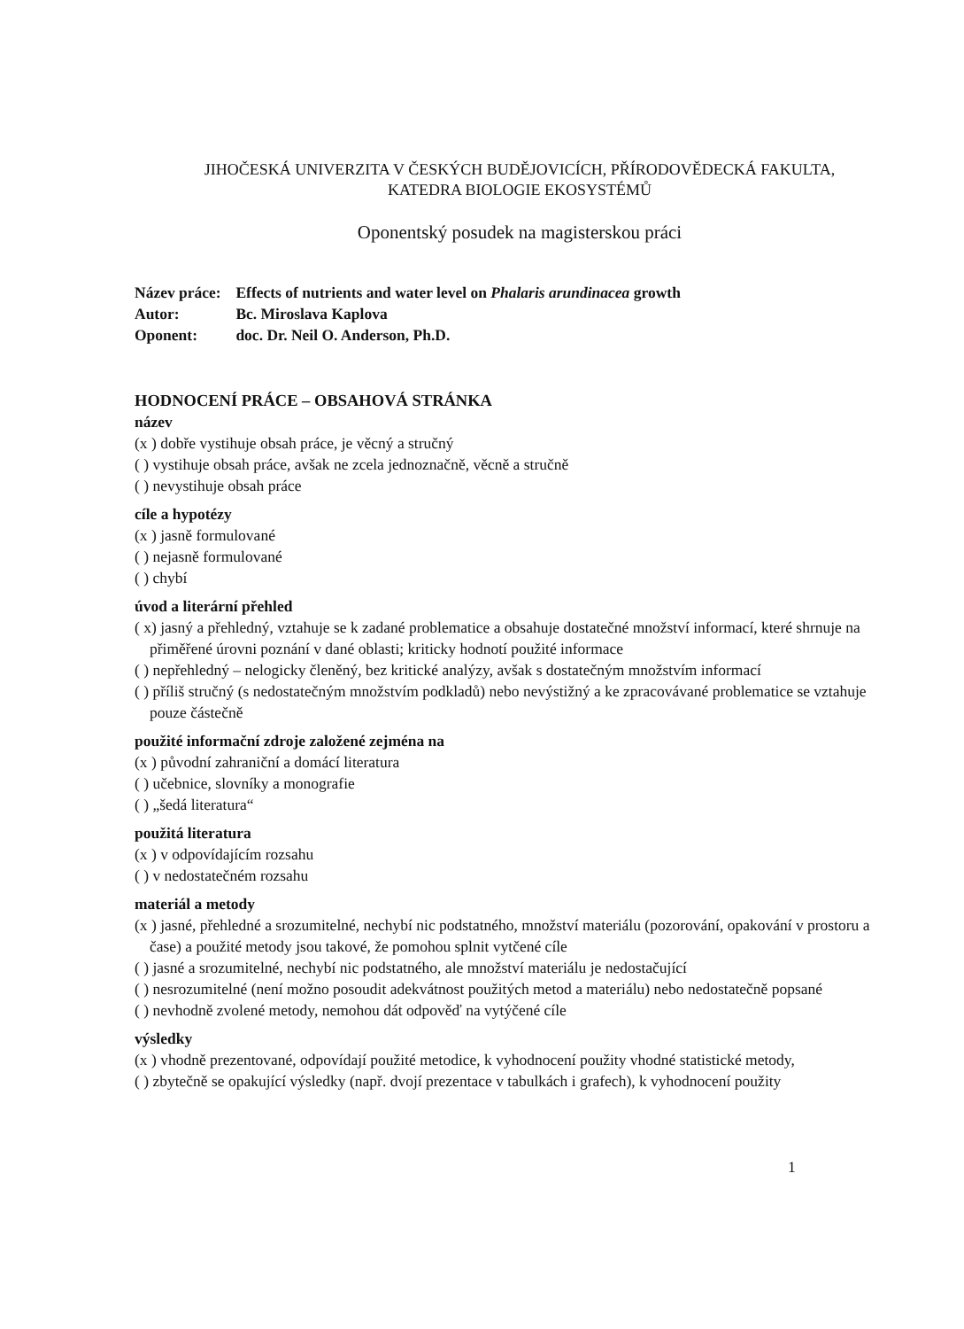JIHOČESKÁ UNIVERZITA V ČESKÝCH BUDĚJOVICÍCH, PŘÍRODOVĚDECKÁ FAKULTA,
KATEDRA BIOLOGIE EKOSYSTÉMŮ
Oponentský posudek na magisterskou práci
Název práce: Effects of nutrients and water level on Phalaris arundinacea growth
Autor: Bc. Miroslava Kaplova
Oponent: doc. Dr. Neil O. Anderson, Ph.D.
HODNOCENÍ PRÁCE – OBSAHOVÁ STRÁNKA
název
(x ) dobře vystihuje obsah práce, je věcný a stručný
( ) vystihuje obsah práce, avšak ne zcela jednoznačně, věcně a stručně
( ) nevystihuje obsah práce
cíle a hypotézy
(x ) jasně formulované
( ) nejasně formulované
( ) chybí
úvod a literární přehled
( x) jasný a přehledný, vztahuje se k zadané problematice a obsahuje dostatečné množství informací, které shrnuje na přiměřené úrovni poznání v dané oblasti; kriticky hodnotí použité informace
( ) nepřehledný – nelogicky členěný, bez kritické analýzy, avšak s dostatečným množstvím informací
( ) příliš stručný (s nedostatečným množstvím podkladů) nebo nevýstižný a ke zpracovávané problematice se vztahuje pouze částečně
použité informační zdroje založené zejména na
(x ) původní zahraniční a domácí literatura
( ) učebnice, slovníky a monografie
( ) „šedá literatura“
použitá literatura
(x ) v odpovídajícím rozsahu
( ) v nedostatečném rozsahu
materiál a metody
(x ) jasné, přehledné a srozumitelné, nechybí nic podstatného, množství materiálu (pozorování, opakování v prostoru a čase) a použité metody jsou takové, že pomohou splnit vytčené cíle
( ) jasné a srozumitelné, nechybí nic podstatného, ale množství materiálu je nedostačující
( ) nesrozumitelné (není možno posoudit adekvátnost použitých metod a materiálu) nebo nedostatečně popsané
( ) nevhodně zvolené metody, nemohou dát odpověď na vytýčené cíle
výsledky
(x ) vhodně prezentované, odpovídají použité metodice, k vyhodnocení použity vhodné statistické metody,
( ) zbytečně se opakující výsledky (např. dvojí prezentace v tabulkách i grafech), k vyhodnocení použity
1